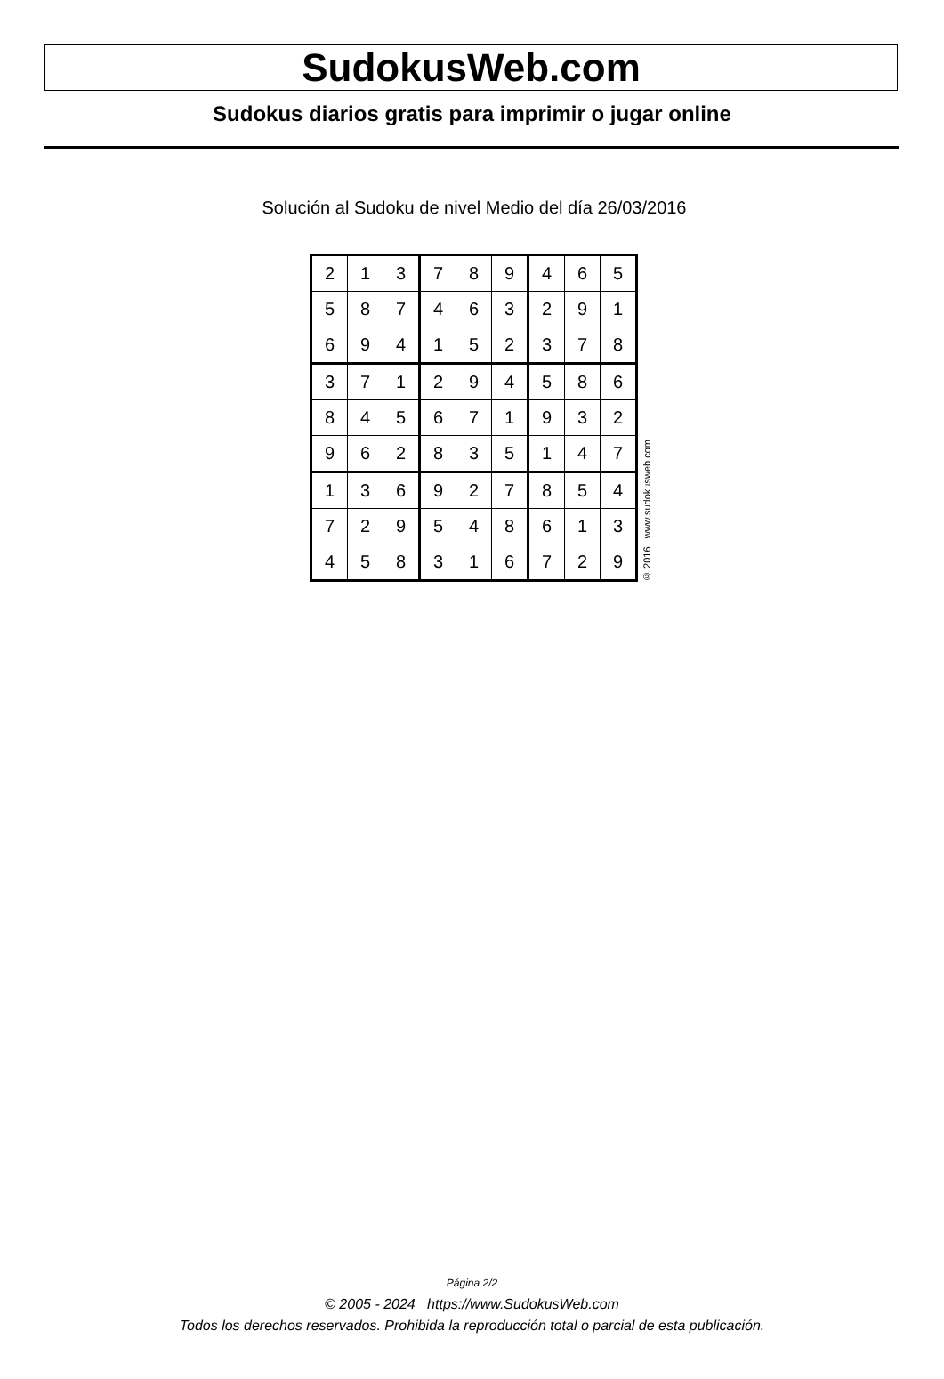SudokusWeb.com
Sudokus diarios gratis para imprimir o jugar online
Solución al Sudoku de nivel Medio del día 26/03/2016
| 2 | 1 | 3 | 7 | 8 | 9 | 4 | 6 | 5 |
| 5 | 8 | 7 | 4 | 6 | 3 | 2 | 9 | 1 |
| 6 | 9 | 4 | 1 | 5 | 2 | 3 | 7 | 8 |
| 3 | 7 | 1 | 2 | 9 | 4 | 5 | 8 | 6 |
| 8 | 4 | 5 | 6 | 7 | 1 | 9 | 3 | 2 |
| 9 | 6 | 2 | 8 | 3 | 5 | 1 | 4 | 7 |
| 1 | 3 | 6 | 9 | 2 | 7 | 8 | 5 | 4 |
| 7 | 2 | 9 | 5 | 4 | 8 | 6 | 1 | 3 |
| 4 | 5 | 8 | 3 | 1 | 6 | 7 | 2 | 9 |
© 2016 www.sudokusweb.com
Página 2/2
© 2005 - 2024 https://www.SudokusWeb.com
Todos los derechos reservados. Prohibida la reproducción total o parcial de esta publicación.